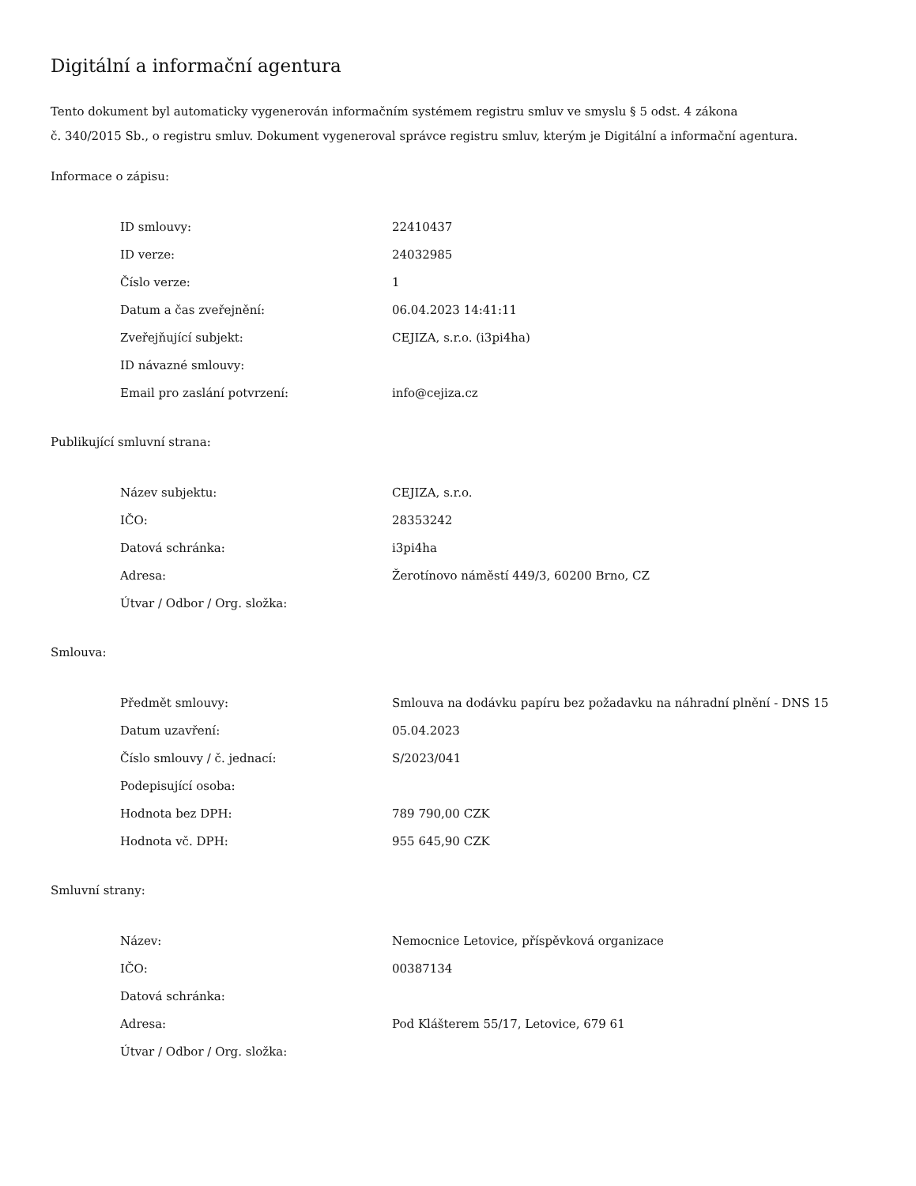Digitální a informační agentura
Tento dokument byl automaticky vygenerován informačním systémem registru smluv ve smyslu § 5 odst. 4 zákona
č. 340/2015 Sb., o registru smluv. Dokument vygeneroval správce registru smluv, kterým je Digitální a informační agentura.
Informace o zápisu:
| ID smlouvy: | 22410437 |
| ID verze: | 24032985 |
| Číslo verze: | 1 |
| Datum a čas zveřejnění: | 06.04.2023 14:41:11 |
| Zveřejňující subjekt: | CEJIZA, s.r.o. (i3pi4ha) |
| ID návazné smlouvy: | |
| Email pro zaslání potvrzení: | info@cejiza.cz |
Publikující smluvní strana:
| Název subjektu: | CEJIZA, s.r.o. |
| IČO: | 28353242 |
| Datová schránka: | i3pi4ha |
| Adresa: | Žerotínovo náměstí 449/3, 60200 Brno, CZ |
| Útvar / Odbor / Org. složka: | |
Smlouva:
| Předmět smlouvy: | Smlouva na dodávku papíru bez požadavku na náhradní plnění - DNS 15 |
| Datum uzavření: | 05.04.2023 |
| Číslo smlouvy / č. jednací: | S/2023/041 |
| Podepisující osoba: | |
| Hodnota bez DPH: | 789 790,00 CZK |
| Hodnota vč. DPH: | 955 645,90 CZK |
Smluvní strany:
| Název: | Nemocnice Letovice, příspěvková organizace |
| IČO: | 00387134 |
| Datová schránka: | |
| Adresa: | Pod Klášterem 55/17, Letovice, 679 61 |
| Útvar / Odbor / Org. složka: | |